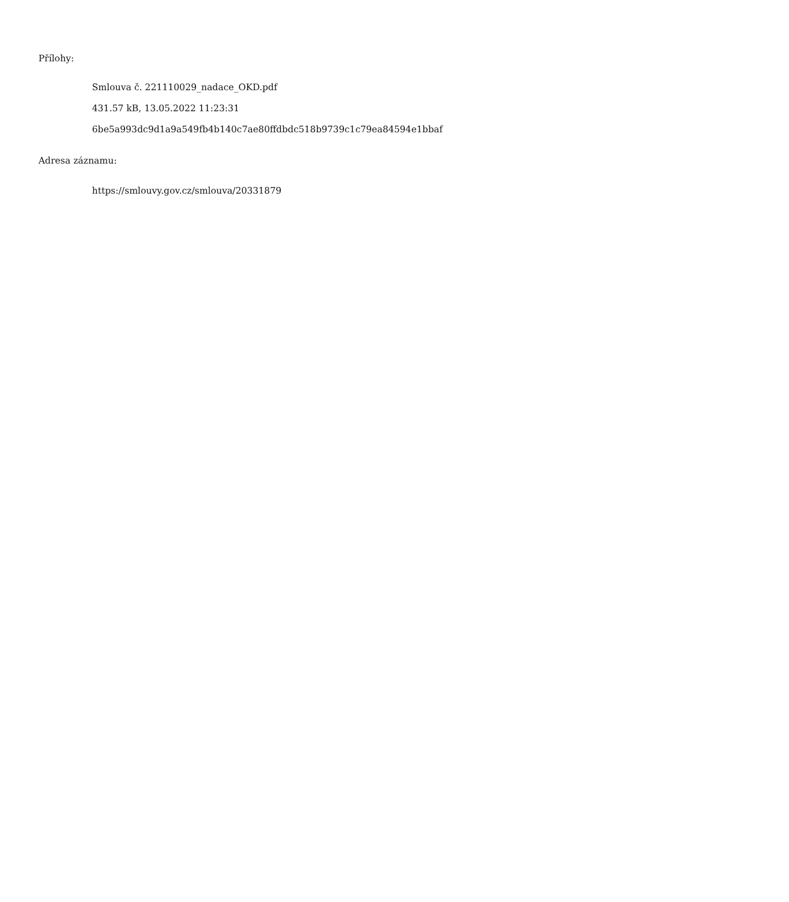Přílohy:
Smlouva č. 221110029_nadace_OKD.pdf
431.57 kB, 13.05.2022 11:23:31
6be5a993dc9d1a9a549fb4b140c7ae80ffdbdc518b9739c1c79ea84594e1bbaf
Adresa záznamu:
https://smlouvy.gov.cz/smlouva/20331879